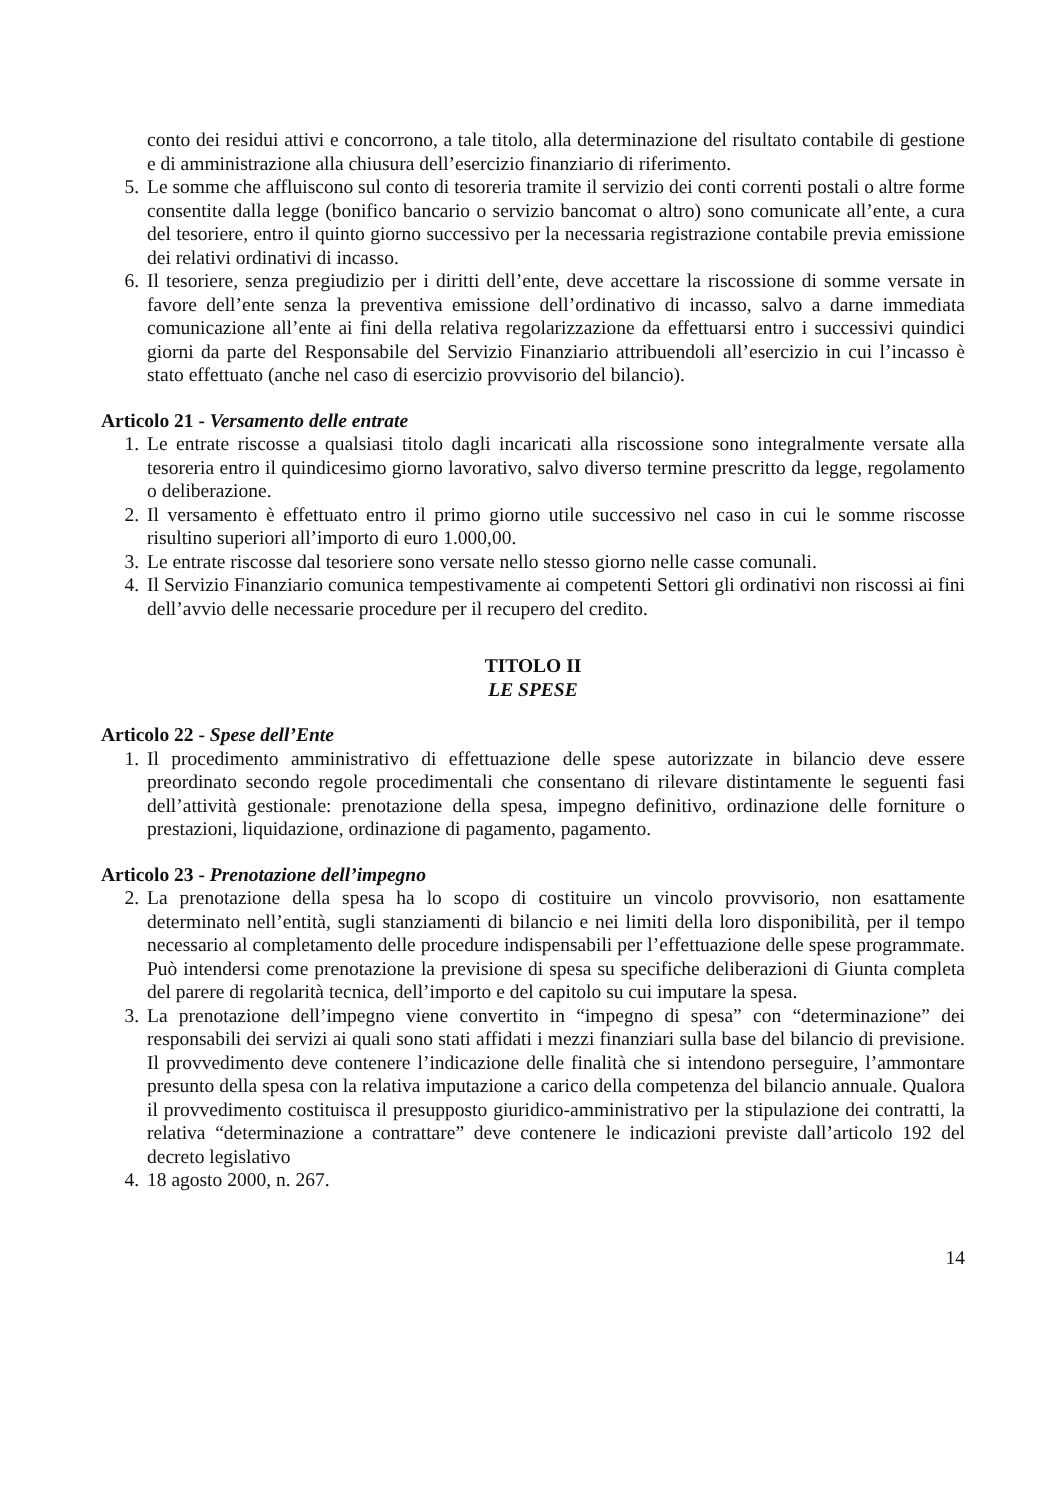conto dei residui attivi e concorrono, a tale titolo, alla determinazione del risultato contabile di gestione e di amministrazione alla chiusura dell’esercizio finanziario di riferimento.
5. Le somme che affluiscono sul conto di tesoreria tramite il servizio dei conti correnti postali o altre forme consentite dalla legge (bonifico bancario o servizio bancomat o altro) sono comunicate all’ente, a cura del tesoriere, entro il quinto giorno successivo per la necessaria registrazione contabile previa emissione dei relativi ordinativi di incasso.
6. Il tesoriere, senza pregiudizio per i diritti dell’ente, deve accettare la riscossione di somme versate in favore dell’ente senza la preventiva emissione dell’ordinativo di incasso, salvo a darne immediata comunicazione all’ente ai fini della relativa regolarizzazione da effettuarsi entro i successivi quindici giorni da parte del Responsabile del Servizio Finanziario attribuendoli all’esercizio in cui l’incasso è stato effettuato (anche nel caso di esercizio provvisorio del bilancio).
Articolo 21 - Versamento delle entrate
1. Le entrate riscosse a qualsiasi titolo dagli incaricati alla riscossione sono integralmente versate alla tesoreria entro il quindicesimo giorno lavorativo, salvo diverso termine prescritto da legge, regolamento o deliberazione.
2. Il versamento è effettuato entro il primo giorno utile successivo nel caso in cui le somme riscosse risultino superiori all’importo di euro 1.000,00.
3. Le entrate riscosse dal tesoriere sono versate nello stesso giorno nelle casse comunali.
4. Il Servizio Finanziario comunica tempestivamente ai competenti Settori gli ordinativi non riscossi ai fini dell’avvio delle necessarie procedure per il recupero del credito.
TITOLO II
LE SPESE
Articolo 22 - Spese dell’Ente
1. Il procedimento amministrativo di effettuazione delle spese autorizzate in bilancio deve essere preordinato secondo regole procedimentali che consentano di rilevare distintamente le seguenti fasi dell’attività gestionale: prenotazione della spesa, impegno definitivo, ordinazione delle forniture o prestazioni, liquidazione, ordinazione di pagamento, pagamento.
Articolo 23 - Prenotazione dell’impegno
2. La prenotazione della spesa ha lo scopo di costituire un vincolo provvisorio, non esattamente determinato nell’entità, sugli stanziamenti di bilancio e nei limiti della loro disponibilità, per il tempo necessario al completamento delle procedure indispensabili per l’effettuazione delle spese programmate. Può intendersi come prenotazione la previsione di spesa su specifiche deliberazioni di Giunta completa del parere di regolarità tecnica, dell’importo e del capitolo su cui imputare la spesa.
3. La prenotazione dell’impegno viene convertito in “impegno di spesa” con “determinazione” dei responsabili dei servizi ai quali sono stati affidati i mezzi finanziari sulla base del bilancio di previsione. Il provvedimento deve contenere l’indicazione delle finalità che si intendono perseguire, l’ammontare presunto della spesa con la relativa imputazione a carico della competenza del bilancio annuale. Qualora il provvedimento costituisca il presupposto giuridico-amministrativo per la stipulazione dei contratti, la relativa “determinazione a contrattare” deve contenere le indicazioni previste dall’articolo 192 del decreto legislativo
4. 18 agosto 2000, n. 267.
14